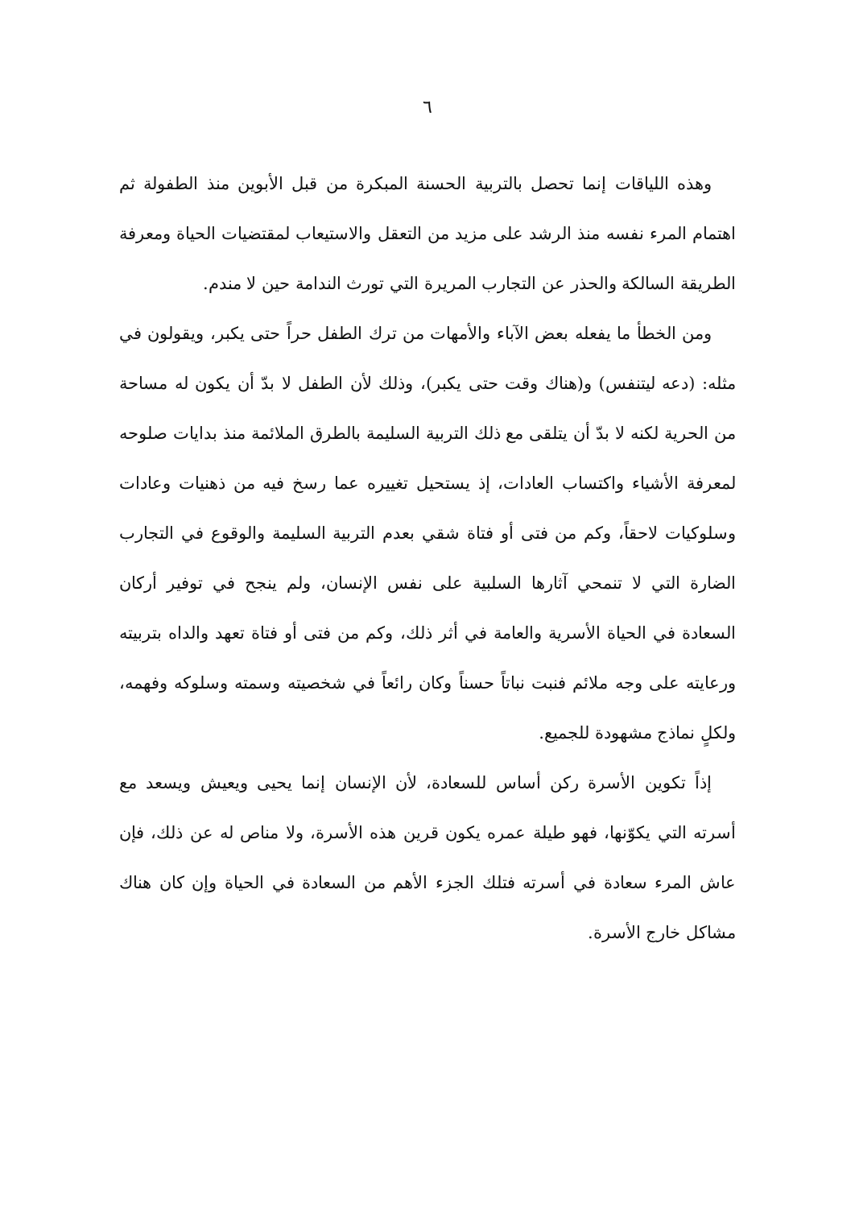٦
وهذه اللياقات إنما تحصل بالتربية الحسنة المبكرة من قبل الأبوين منذ الطفولة ثم اهتمام المرء نفسه منذ الرشد على مزيد من التعقل والاستيعاب لمقتضيات الحياة ومعرفة الطريقة السالكة والحذر عن التجارب المريرة التي تورث الندامة حين لا مندم.
ومن الخطأ ما يفعله بعض الآباء والأمهات من ترك الطفل حراً حتى يكبر، ويقولون في مثله: (دعه ليتنفس) و(هناك وقت حتى يكبر)، وذلك لأن الطفل لا بدّ أن يكون له مساحة من الحرية لكنه لا بدّ أن يتلقى مع ذلك التربية السليمة بالطرق الملائمة منذ بدايات صلوحه لمعرفة الأشياء واكتساب العادات، إذ يستحيل تغييره عما رسخ فيه من ذهنيات وعادات وسلوكيات لاحقاً، وكم من فتى أو فتاة شقي بعدم التربية السليمة والوقوع في التجارب الضارة التي لا تنمحي آثارها السلبية على نفس الإنسان، ولم ينجح في توفير أركان السعادة في الحياة الأسرية والعامة في أثر ذلك، وكم من فتى أو فتاة تعهد والداه بتربيته ورعايته على وجه ملائم فنبت نباتاً حسناً وكان رائعاً في شخصيته وسمته وسلوكه وفهمه، ولكلٍ نماذج مشهودة للجميع.
إذاً تكوين الأسرة ركن أساس للسعادة، لأن الإنسان إنما يحيى ويعيش ويسعد مع أسرته التي يكوّنها، فهو طيلة عمره يكون قرين هذه الأسرة، ولا مناص له عن ذلك، فإن عاش المرء سعادة في أسرته فتلك الجزء الأهم من السعادة في الحياة وإن كان هناك مشاكل خارج الأسرة.